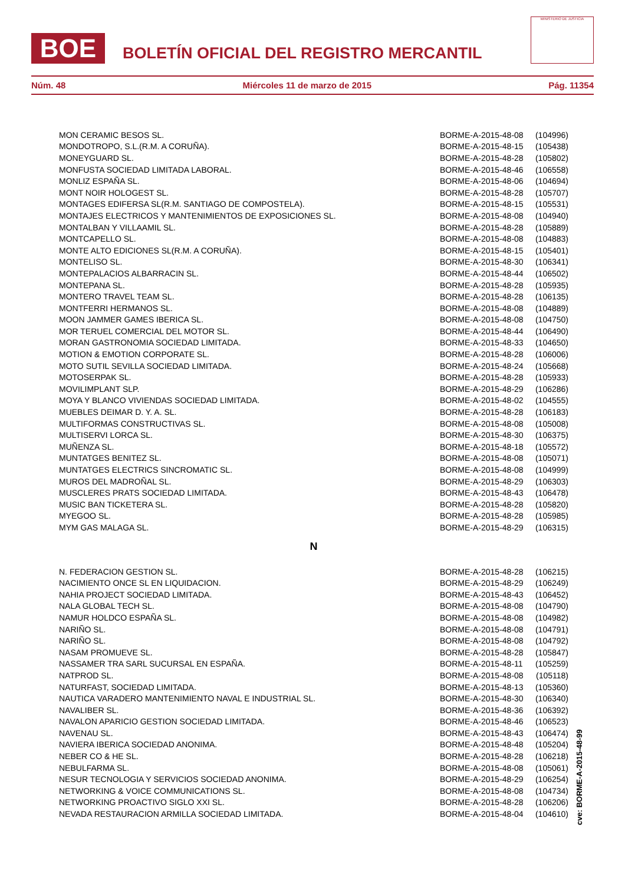BOE
BOLETÍN OFICIAL DEL REGISTRO MERCANTIL
MINISTERIO DE JUSTICIA
Núm. 48 Miércoles 11 de marzo de 2015 Pág. 11354
| MON CERAMIC BESOS SL. | BORME-A-2015-48-08 | (104996) |
| MONDOTROPO, S.L.(R.M. A CORUÑA). | BORME-A-2015-48-15 | (105438) |
| MONEYGUARD SL. | BORME-A-2015-48-28 | (105802) |
| MONFUSTA SOCIEDAD LIMITADA LABORAL. | BORME-A-2015-48-46 | (106558) |
| MONLIZ ESPAÑA SL. | BORME-A-2015-48-06 | (104694) |
| MONT NOIR HOLOGEST SL. | BORME-A-2015-48-28 | (105707) |
| MONTAGES EDIFERSA SL(R.M. SANTIAGO DE COMPOSTELA). | BORME-A-2015-48-15 | (105531) |
| MONTAJES ELECTRICOS Y MANTENIMIENTOS DE EXPOSICIONES SL. | BORME-A-2015-48-08 | (104940) |
| MONTALBAN Y VILLAAMIL SL. | BORME-A-2015-48-28 | (105889) |
| MONTCAPELLO SL. | BORME-A-2015-48-08 | (104883) |
| MONTE ALTO EDICIONES SL(R.M. A CORUÑA). | BORME-A-2015-48-15 | (105401) |
| MONTELISO SL. | BORME-A-2015-48-30 | (106341) |
| MONTEPALACIOS ALBARRACIN SL. | BORME-A-2015-48-44 | (106502) |
| MONTEPANA SL. | BORME-A-2015-48-28 | (105935) |
| MONTERO TRAVEL TEAM SL. | BORME-A-2015-48-28 | (106135) |
| MONTFERRI HERMANOS SL. | BORME-A-2015-48-08 | (104889) |
| MOON JAMMER GAMES IBERICA SL. | BORME-A-2015-48-08 | (104750) |
| MOR TERUEL COMERCIAL DEL MOTOR SL. | BORME-A-2015-48-44 | (106490) |
| MORAN GASTRONOMIA SOCIEDAD LIMITADA. | BORME-A-2015-48-33 | (104650) |
| MOTION & EMOTION CORPORATE SL. | BORME-A-2015-48-28 | (106006) |
| MOTO SUTIL SEVILLA SOCIEDAD LIMITADA. | BORME-A-2015-48-24 | (105668) |
| MOTOSERPAK SL. | BORME-A-2015-48-28 | (105933) |
| MOVILIMPLANT SLP. | BORME-A-2015-48-29 | (106286) |
| MOYA Y BLANCO VIVIENDAS SOCIEDAD LIMITADA. | BORME-A-2015-48-02 | (104555) |
| MUEBLES DEIMAR D. Y. A. SL. | BORME-A-2015-48-28 | (106183) |
| MULTIFORMAS CONSTRUCTIVAS SL. | BORME-A-2015-48-08 | (105008) |
| MULTISERVI LORCA SL. | BORME-A-2015-48-30 | (106375) |
| MUÑENZA SL. | BORME-A-2015-48-18 | (105572) |
| MUNTATGES BENITEZ SL. | BORME-A-2015-48-08 | (105071) |
| MUNTATGES ELECTRICS SINCROMATIC SL. | BORME-A-2015-48-08 | (104999) |
| MUROS DEL MADROÑAL SL. | BORME-A-2015-48-29 | (106303) |
| MUSCLERES PRATS SOCIEDAD LIMITADA. | BORME-A-2015-48-43 | (106478) |
| MUSIC BAN TICKETERA SL. | BORME-A-2015-48-28 | (105820) |
| MYEGOO SL. | BORME-A-2015-48-28 | (105985) |
| MYM GAS MALAGA SL. | BORME-A-2015-48-29 | (106315) |
| N | | |
| N. FEDERACION GESTION SL. | BORME-A-2015-48-28 | (106215) |
| NACIMIENTO ONCE SL EN LIQUIDACION. | BORME-A-2015-48-29 | (106249) |
| NAHIA PROJECT SOCIEDAD LIMITADA. | BORME-A-2015-48-43 | (106452) |
| NALA GLOBAL TECH SL. | BORME-A-2015-48-08 | (104790) |
| NAMUR HOLDCO ESPAÑA SL. | BORME-A-2015-48-08 | (104982) |
| NARIÑO SL. | BORME-A-2015-48-08 | (104791) |
| NARIÑO SL. | BORME-A-2015-48-08 | (104792) |
| NASAM PROMUEVE SL. | BORME-A-2015-48-28 | (105847) |
| NASSAMER TRA SARL SUCURSAL EN ESPAÑA. | BORME-A-2015-48-11 | (105259) |
| NATPROD SL. | BORME-A-2015-48-08 | (105118) |
| NATURFAST, SOCIEDAD LIMITADA. | BORME-A-2015-48-13 | (105360) |
| NAUTICA VARADERO MANTENIMIENTO NAVAL E INDUSTRIAL SL. | BORME-A-2015-48-30 | (106340) |
| NAVALIBER SL. | BORME-A-2015-48-36 | (106392) |
| NAVALON APARICIO GESTION SOCIEDAD LIMITADA. | BORME-A-2015-48-46 | (106523) |
| NAVENAU SL. | BORME-A-2015-48-43 | (106474) |
| NAVIERA IBERICA SOCIEDAD ANONIMA. | BORME-A-2015-48-48 | (105204) |
| NEBER CO & HE SL. | BORME-A-2015-48-28 | (106218) |
| NEBULFARMA SL. | BORME-A-2015-48-08 | (105061) |
| NESUR TECNOLOGIA Y SERVICIOS SOCIEDAD ANONIMA. | BORME-A-2015-48-29 | (106254) |
| NETWORKING & VOICE COMMUNICATIONS SL. | BORME-A-2015-48-08 | (104734) |
| NETWORKING PROACTIVO SIGLO XXI SL. | BORME-A-2015-48-28 | (106206) |
| NEVADA RESTAURACION ARMILLA SOCIEDAD LIMITADA. | BORME-A-2015-48-04 | (104610) |
cve: BORME-A-2015-48-99